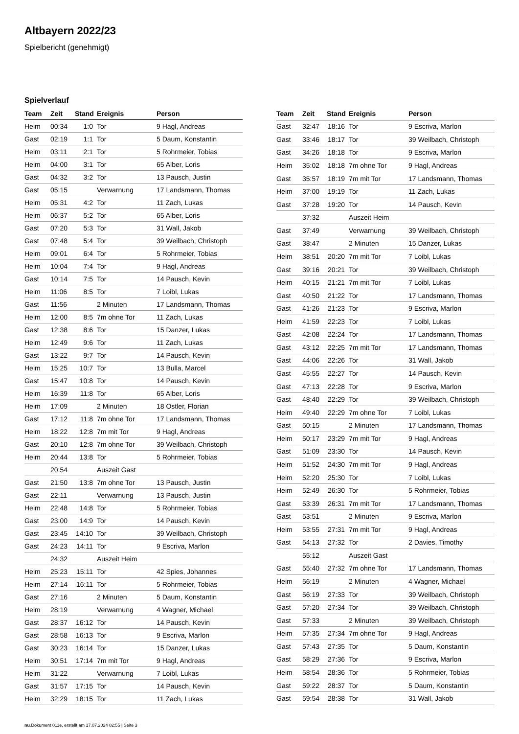Altbayern 2022/23
Spielbericht (genehmigt)
Spielverlauf
| Team | Zeit | Stand | Ereignis | Person |
| --- | --- | --- | --- | --- |
| Heim | 00:34 | 1:0 | Tor | 9 Hagl, Andreas |
| Gast | 02:19 | 1:1 | Tor | 5 Daum, Konstantin |
| Heim | 03:11 | 2:1 | Tor | 5 Rohrmeier, Tobias |
| Heim | 04:00 | 3:1 | Tor | 65 Alber, Loris |
| Gast | 04:32 | 3:2 | Tor | 13 Pausch, Justin |
| Gast | 05:15 | | Verwarnung | 17 Landsmann, Thomas |
| Heim | 05:31 | 4:2 | Tor | 11 Zach, Lukas |
| Heim | 06:37 | 5:2 | Tor | 65 Alber, Loris |
| Gast | 07:20 | 5:3 | Tor | 31 Wall, Jakob |
| Gast | 07:48 | 5:4 | Tor | 39 Weilbach, Christoph |
| Heim | 09:01 | 6:4 | Tor | 5 Rohrmeier, Tobias |
| Heim | 10:04 | 7:4 | Tor | 9 Hagl, Andreas |
| Gast | 10:14 | 7:5 | Tor | 14 Pausch, Kevin |
| Heim | 11:06 | 8:5 | Tor | 7 Loibl, Lukas |
| Gast | 11:56 | | 2 Minuten | 17 Landsmann, Thomas |
| Heim | 12:00 | 8:5 | 7m ohne Tor | 11 Zach, Lukas |
| Gast | 12:38 | 8:6 | Tor | 15 Danzer, Lukas |
| Heim | 12:49 | 9:6 | Tor | 11 Zach, Lukas |
| Gast | 13:22 | 9:7 | Tor | 14 Pausch, Kevin |
| Heim | 15:25 | 10:7 | Tor | 13 Bulla, Marcel |
| Gast | 15:47 | 10:8 | Tor | 14 Pausch, Kevin |
| Heim | 16:39 | 11:8 | Tor | 65 Alber, Loris |
| Heim | 17:09 | | 2 Minuten | 18 Ostler, Florian |
| Gast | 17:12 | 11:8 | 7m ohne Tor | 17 Landsmann, Thomas |
| Heim | 18:22 | 12:8 | 7m mit Tor | 9 Hagl, Andreas |
| Gast | 20:10 | 12:8 | 7m ohne Tor | 39 Weilbach, Christoph |
| Heim | 20:44 | 13:8 | Tor | 5 Rohrmeier, Tobias |
| | 20:54 | | Auszeit Gast | |
| Gast | 21:50 | 13:8 | 7m ohne Tor | 13 Pausch, Justin |
| Gast | 22:11 | | Verwarnung | 13 Pausch, Justin |
| Heim | 22:48 | 14:8 | Tor | 5 Rohrmeier, Tobias |
| Gast | 23:00 | 14:9 | Tor | 14 Pausch, Kevin |
| Gast | 23:45 | 14:10 | Tor | 39 Weilbach, Christoph |
| Gast | 24:23 | 14:11 | Tor | 9 Escriva, Marlon |
| | 24:32 | | Auszeit Heim | |
| Heim | 25:23 | 15:11 | Tor | 42 Spies, Johannes |
| Heim | 27:14 | 16:11 | Tor | 5 Rohrmeier, Tobias |
| Gast | 27:16 | | 2 Minuten | 5 Daum, Konstantin |
| Heim | 28:19 | | Verwarnung | 4 Wagner, Michael |
| Gast | 28:37 | 16:12 | Tor | 14 Pausch, Kevin |
| Gast | 28:58 | 16:13 | Tor | 9 Escriva, Marlon |
| Gast | 30:23 | 16:14 | Tor | 15 Danzer, Lukas |
| Heim | 30:51 | 17:14 | 7m mit Tor | 9 Hagl, Andreas |
| Heim | 31:22 | | Verwarnung | 7 Loibl, Lukas |
| Gast | 31:57 | 17:15 | Tor | 14 Pausch, Kevin |
| Heim | 32:29 | 18:15 | Tor | 11 Zach, Lukas |
| Team | Zeit | Stand | Ereignis | Person |
| --- | --- | --- | --- | --- |
| Gast | 32:47 | 18:16 | Tor | 9 Escriva, Marlon |
| Gast | 33:46 | 18:17 | Tor | 39 Weilbach, Christoph |
| Gast | 34:26 | 18:18 | Tor | 9 Escriva, Marlon |
| Heim | 35:02 | 18:18 | 7m ohne Tor | 9 Hagl, Andreas |
| Gast | 35:57 | 18:19 | 7m mit Tor | 17 Landsmann, Thomas |
| Heim | 37:00 | 19:19 | Tor | 11 Zach, Lukas |
| Gast | 37:28 | 19:20 | Tor | 14 Pausch, Kevin |
| | 37:32 | | Auszeit Heim | |
| Gast | 37:49 | | Verwarnung | 39 Weilbach, Christoph |
| Gast | 38:47 | | 2 Minuten | 15 Danzer, Lukas |
| Heim | 38:51 | 20:20 | 7m mit Tor | 7 Loibl, Lukas |
| Gast | 39:16 | 20:21 | Tor | 39 Weilbach, Christoph |
| Heim | 40:15 | 21:21 | 7m mit Tor | 7 Loibl, Lukas |
| Gast | 40:50 | 21:22 | Tor | 17 Landsmann, Thomas |
| Gast | 41:26 | 21:23 | Tor | 9 Escriva, Marlon |
| Heim | 41:59 | 22:23 | Tor | 7 Loibl, Lukas |
| Gast | 42:08 | 22:24 | Tor | 17 Landsmann, Thomas |
| Gast | 43:12 | 22:25 | 7m mit Tor | 17 Landsmann, Thomas |
| Gast | 44:06 | 22:26 | Tor | 31 Wall, Jakob |
| Gast | 45:55 | 22:27 | Tor | 14 Pausch, Kevin |
| Gast | 47:13 | 22:28 | Tor | 9 Escriva, Marlon |
| Gast | 48:40 | 22:29 | Tor | 39 Weilbach, Christoph |
| Heim | 49:40 | 22:29 | 7m ohne Tor | 7 Loibl, Lukas |
| Gast | 50:15 | | 2 Minuten | 17 Landsmann, Thomas |
| Heim | 50:17 | 23:29 | 7m mit Tor | 9 Hagl, Andreas |
| Gast | 51:09 | 23:30 | Tor | 14 Pausch, Kevin |
| Heim | 51:52 | 24:30 | 7m mit Tor | 9 Hagl, Andreas |
| Heim | 52:20 | 25:30 | Tor | 7 Loibl, Lukas |
| Heim | 52:49 | 26:30 | Tor | 5 Rohrmeier, Tobias |
| Gast | 53:39 | 26:31 | 7m mit Tor | 17 Landsmann, Thomas |
| Gast | 53:51 | | 2 Minuten | 9 Escriva, Marlon |
| Heim | 53:55 | 27:31 | 7m mit Tor | 9 Hagl, Andreas |
| Gast | 54:13 | 27:32 | Tor | 2 Davies, Timothy |
| | 55:12 | | Auszeit Gast | |
| Gast | 55:40 | 27:32 | 7m ohne Tor | 17 Landsmann, Thomas |
| Heim | 56:19 | | 2 Minuten | 4 Wagner, Michael |
| Gast | 56:19 | 27:33 | Tor | 39 Weilbach, Christoph |
| Gast | 57:20 | 27:34 | Tor | 39 Weilbach, Christoph |
| Gast | 57:33 | | 2 Minuten | 39 Weilbach, Christoph |
| Heim | 57:35 | 27:34 | 7m ohne Tor | 9 Hagl, Andreas |
| Gast | 57:43 | 27:35 | Tor | 5 Daum, Konstantin |
| Gast | 58:29 | 27:36 | Tor | 9 Escriva, Marlon |
| Heim | 58:54 | 28:36 | Tor | 5 Rohrmeier, Tobias |
| Gast | 59:22 | 28:37 | Tor | 5 Daum, Konstantin |
| Gast | 59:54 | 28:38 | Tor | 31 Wall, Jakob |
nu.Dokument 011e, erstellt am 17.07.2024 02:55 | Seite 3